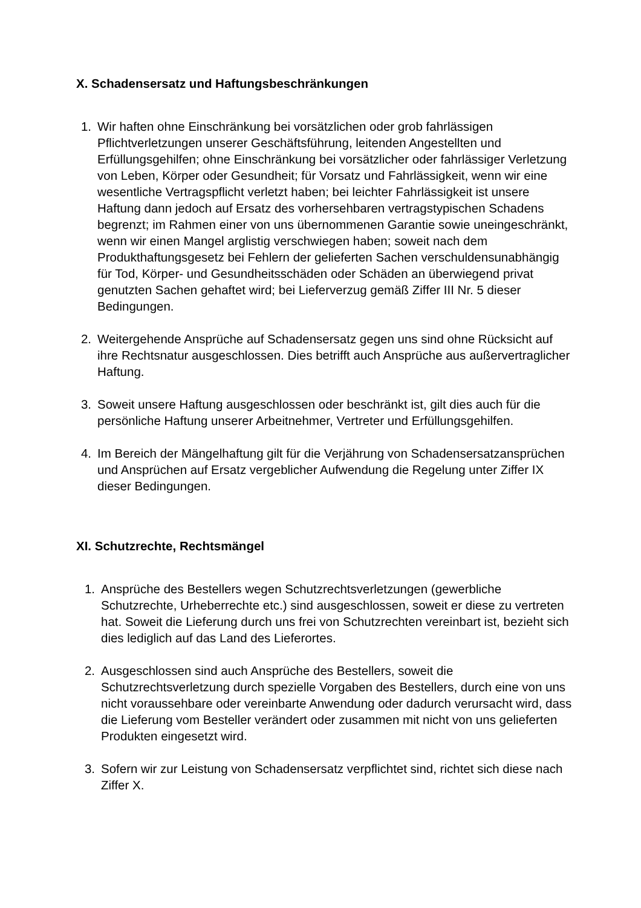X. Schadensersatz und Haftungsbeschränkungen
1. Wir haften ohne Einschränkung bei vorsätzlichen oder grob fahrlässigen Pflichtverletzungen unserer Geschäftsführung, leitenden Angestellten und Erfüllungsgehilfen; ohne Einschränkung bei vorsätzlicher oder fahrlässiger Verletzung von Leben, Körper oder Gesundheit; für Vorsatz und Fahrlässigkeit, wenn wir eine wesentliche Vertragspflicht verletzt haben; bei leichter Fahrlässigkeit ist unsere Haftung dann jedoch auf Ersatz des vorhersehbaren vertragstypischen Schadens begrenzt; im Rahmen einer von uns übernommenen Garantie sowie uneingeschränkt, wenn wir einen Mangel arglistig verschwiegen haben; soweit nach dem Produkthaftungsgesetz bei Fehlern der gelieferten Sachen verschuldensunabhängig für Tod, Körper- und Gesundheitsschäden oder Schäden an überwiegend privat genutzten Sachen gehaftet wird; bei Lieferverzug gemäß Ziffer III Nr. 5 dieser Bedingungen.
2. Weitergehende Ansprüche auf Schadensersatz gegen uns sind ohne Rücksicht auf ihre Rechtsnatur ausgeschlossen. Dies betrifft auch Ansprüche aus außervertraglicher Haftung.
3. Soweit unsere Haftung ausgeschlossen oder beschränkt ist, gilt dies auch für die persönliche Haftung unserer Arbeitnehmer, Vertreter und Erfüllungsgehilfen.
4. Im Bereich der Mängelhaftung gilt für die Verjährung von Schadensersatzansprüchen und Ansprüchen auf Ersatz vergeblicher Aufwendung die Regelung unter Ziffer IX dieser Bedingungen.
XI. Schutzrechte, Rechtsmängel
1. Ansprüche des Bestellers wegen Schutzrechtsverletzungen (gewerbliche Schutzrechte, Urheberrechte etc.) sind ausgeschlossen, soweit er diese zu vertreten hat. Soweit die Lieferung durch uns frei von Schutzrechten vereinbart ist, bezieht sich dies lediglich auf das Land des Lieferortes.
2. Ausgeschlossen sind auch Ansprüche des Bestellers, soweit die Schutzrechtsverletzung durch spezielle Vorgaben des Bestellers, durch eine von uns nicht voraussehbare oder vereinbarte Anwendung oder dadurch verursacht wird, dass die Lieferung vom Besteller verändert oder zusammen mit nicht von uns gelieferten Produkten eingesetzt wird.
3. Sofern wir zur Leistung von Schadensersatz verpflichtet sind, richtet sich diese nach Ziffer X.